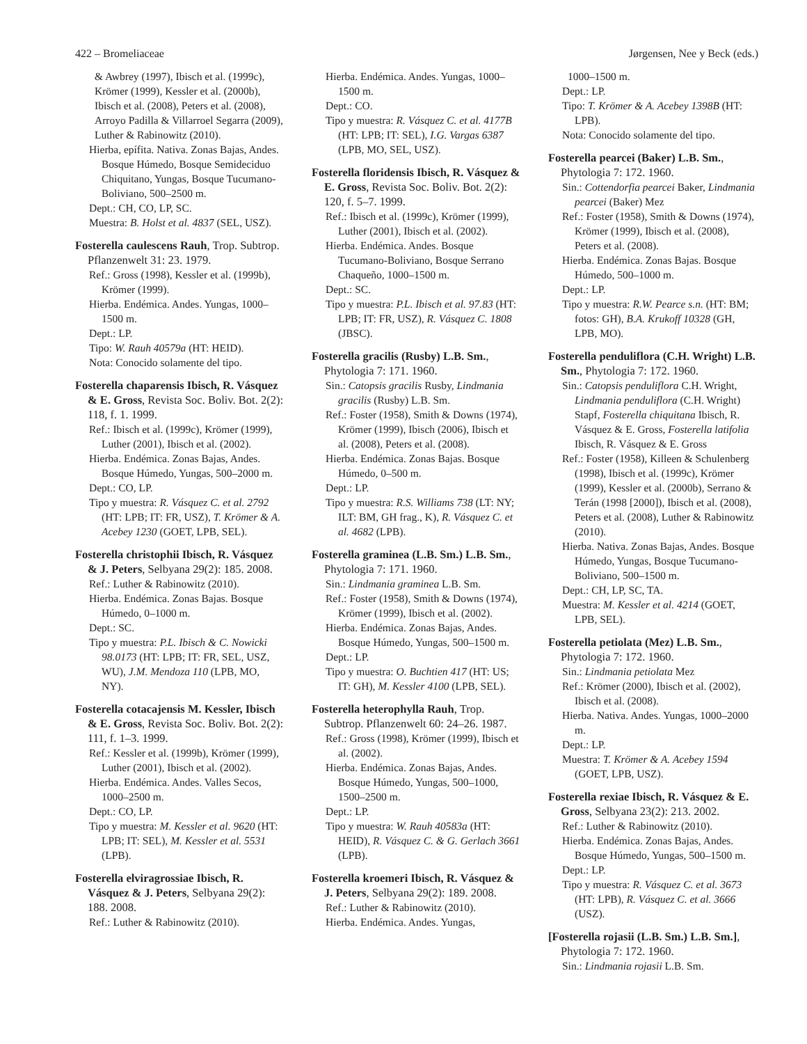422 – Bromeliaceae Jørgensen, Nee y Beck (eds.)
& Awbrey (1997), Ibisch et al. (1999c), Krömer (1999), Kessler et al. (2000b), Ibisch et al. (2008), Peters et al. (2008), Arroyo Padilla & Villarroel Segarra (2009), Luther & Rabinowitz (2010).
Hierba, epífita. Nativa. Zonas Bajas, Andes. Bosque Húmedo, Bosque Semideciduo Chiquitano, Yungas, Bosque Tucumano-Boliviano, 500–2500 m.
Dept.: CH, CO, LP, SC.
Muestra: B. Holst et al. 4837 (SEL, USZ).
Fosterella caulescens Rauh, Trop. Subtrop. Pflanzenwelt 31: 23. 1979.
Ref.: Gross (1998), Kessler et al. (1999b), Krömer (1999).
Hierba. Endémica. Andes. Yungas, 1000–1500 m.
Dept.: LP.
Tipo: W. Rauh 40579a (HT: HEID).
Nota: Conocido solamente del tipo.
Fosterella chaparensis Ibisch, R. Vásquez & E. Gross, Revista Soc. Boliv. Bot. 2(2): 118, f. 1. 1999.
Ref.: Ibisch et al. (1999c), Krömer (1999), Luther (2001), Ibisch et al. (2002).
Hierba. Endémica. Zonas Bajas, Andes. Bosque Húmedo, Yungas, 500–2000 m.
Dept.: CO, LP.
Tipo y muestra: R. Vásquez C. et al. 2792 (HT: LPB; IT: FR, USZ), T. Krömer & A. Acebey 1230 (GOET, LPB, SEL).
Fosterella christophii Ibisch, R. Vásquez & J. Peters, Selbyana 29(2): 185. 2008.
Ref.: Luther & Rabinowitz (2010).
Hierba. Endémica. Zonas Bajas. Bosque Húmedo, 0–1000 m.
Dept.: SC.
Tipo y muestra: P.L. Ibisch & C. Nowicki 98.0173 (HT: LPB; IT: FR, SEL, USZ, WU), J.M. Mendoza 110 (LPB, MO, NY).
Fosterella cotacajensis M. Kessler, Ibisch & E. Gross, Revista Soc. Boliv. Bot. 2(2): 111, f. 1–3. 1999.
Ref.: Kessler et al. (1999b), Krömer (1999), Luther (2001), Ibisch et al. (2002).
Hierba. Endémica. Andes. Valles Secos, 1000–2500 m.
Dept.: CO, LP.
Tipo y muestra: M. Kessler et al. 9620 (HT: LPB; IT: SEL), M. Kessler et al. 5531 (LPB).
Fosterella elviragrossiae Ibisch, R. Vásquez & J. Peters, Selbyana 29(2): 188. 2008.
Ref.: Luther & Rabinowitz (2010).
Hierba. Endémica. Andes. Yungas, 1000–1500 m.
Dept.: CO.
Tipo y muestra: R. Vásquez C. et al. 4177B (HT: LPB; IT: SEL), I.G. Vargas 6387 (LPB, MO, SEL, USZ).
Fosterella floridensis Ibisch, R. Vásquez & E. Gross, Revista Soc. Boliv. Bot. 2(2): 120, f. 5–7. 1999.
Ref.: Ibisch et al. (1999c), Krömer (1999), Luther (2001), Ibisch et al. (2002).
Hierba. Endémica. Andes. Bosque Tucumano-Boliviano, Bosque Serrano Chaqueño, 1000–1500 m.
Dept.: SC.
Tipo y muestra: P.L. Ibisch et al. 97.83 (HT: LPB; IT: FR, USZ), R. Vásquez C. 1808 (JBSC).
Fosterella gracilis (Rusby) L.B. Sm., Phytologia 7: 171. 1960.
Sin.: Catopsis gracilis Rusby, Lindmania gracilis (Rusby) L.B. Sm.
Ref.: Foster (1958), Smith & Downs (1974), Krömer (1999), Ibisch (2006), Ibisch et al. (2008), Peters et al. (2008).
Hierba. Endémica. Zonas Bajas. Bosque Húmedo, 0–500 m.
Dept.: LP.
Tipo y muestra: R.S. Williams 738 (LT: NY; ILT: BM, GH frag., K), R. Vásquez C. et al. 4682 (LPB).
Fosterella graminea (L.B. Sm.) L.B. Sm., Phytologia 7: 171. 1960.
Sin.: Lindmania graminea L.B. Sm.
Ref.: Foster (1958), Smith & Downs (1974), Krömer (1999), Ibisch et al. (2002).
Hierba. Endémica. Zonas Bajas, Andes. Bosque Húmedo, Yungas, 500–1500 m.
Dept.: LP.
Tipo y muestra: O. Buchtien 417 (HT: US; IT: GH), M. Kessler 4100 (LPB, SEL).
Fosterella heterophylla Rauh, Trop. Subtrop. Pflanzenwelt 60: 24–26. 1987.
Ref.: Gross (1998), Krömer (1999), Ibisch et al. (2002).
Hierba. Endémica. Zonas Bajas, Andes. Bosque Húmedo, Yungas, 500–1000, 1500–2500 m.
Dept.: LP.
Tipo y muestra: W. Rauh 40583a (HT: HEID), R. Vásquez C. & G. Gerlach 3661 (LPB).
Fosterella kroemeri Ibisch, R. Vásquez & J. Peters, Selbyana 29(2): 189. 2008.
Ref.: Luther & Rabinowitz (2010).
Hierba. Endémica. Andes. Yungas,
1000–1500 m.
Dept.: LP.
Tipo: T. Krömer & A. Acebey 1398B (HT: LPB).
Nota: Conocido solamente del tipo.
Fosterella pearcei (Baker) L.B. Sm., Phytologia 7: 172. 1960.
Sin.: Cottendorfia pearcei Baker, Lindmania pearcei (Baker) Mez
Ref.: Foster (1958), Smith & Downs (1974), Krömer (1999), Ibisch et al. (2008), Peters et al. (2008).
Hierba. Endémica. Zonas Bajas. Bosque Húmedo, 500–1000 m.
Dept.: LP.
Tipo y muestra: R.W. Pearce s.n. (HT: BM; fotos: GH), B.A. Krukoff 10328 (GH, LPB, MO).
Fosterella penduliflora (C.H. Wright) L.B. Sm., Phytologia 7: 172. 1960.
Sin.: Catopsis penduliflora C.H. Wright, Lindmania penduliflora (C.H. Wright) Stapf, Fosterella chiquitana Ibisch, R. Vásquez & E. Gross, Fosterella latifolia Ibisch, R. Vásquez & E. Gross
Ref.: Foster (1958), Killeen & Schulenberg (1998), Ibisch et al. (1999c), Krömer (1999), Kessler et al. (2000b), Serrano & Terán (1998 [2000]), Ibisch et al. (2008), Peters et al. (2008), Luther & Rabinowitz (2010).
Hierba. Nativa. Zonas Bajas, Andes. Bosque Húmedo, Yungas, Bosque Tucumano-Boliviano, 500–1500 m.
Dept.: CH, LP, SC, TA.
Muestra: M. Kessler et al. 4214 (GOET, LPB, SEL).
Fosterella petiolata (Mez) L.B. Sm., Phytologia 7: 172. 1960.
Sin.: Lindmania petiolata Mez
Ref.: Krömer (2000), Ibisch et al. (2002), Ibisch et al. (2008).
Hierba. Nativa. Andes. Yungas, 1000–2000 m.
Dept.: LP.
Muestra: T. Krömer & A. Acebey 1594 (GOET, LPB, USZ).
Fosterella rexiae Ibisch, R. Vásquez & E. Gross, Selbyana 23(2): 213. 2002.
Ref.: Luther & Rabinowitz (2010).
Hierba. Endémica. Zonas Bajas, Andes. Bosque Húmedo, Yungas, 500–1500 m.
Dept.: LP.
Tipo y muestra: R. Vásquez C. et al. 3673 (HT: LPB), R. Vásquez C. et al. 3666 (USZ).
[Fosterella rojasii (L.B. Sm.) L.B. Sm.], Phytologia 7: 172. 1960.
Sin.: Lindmania rojasii L.B. Sm.